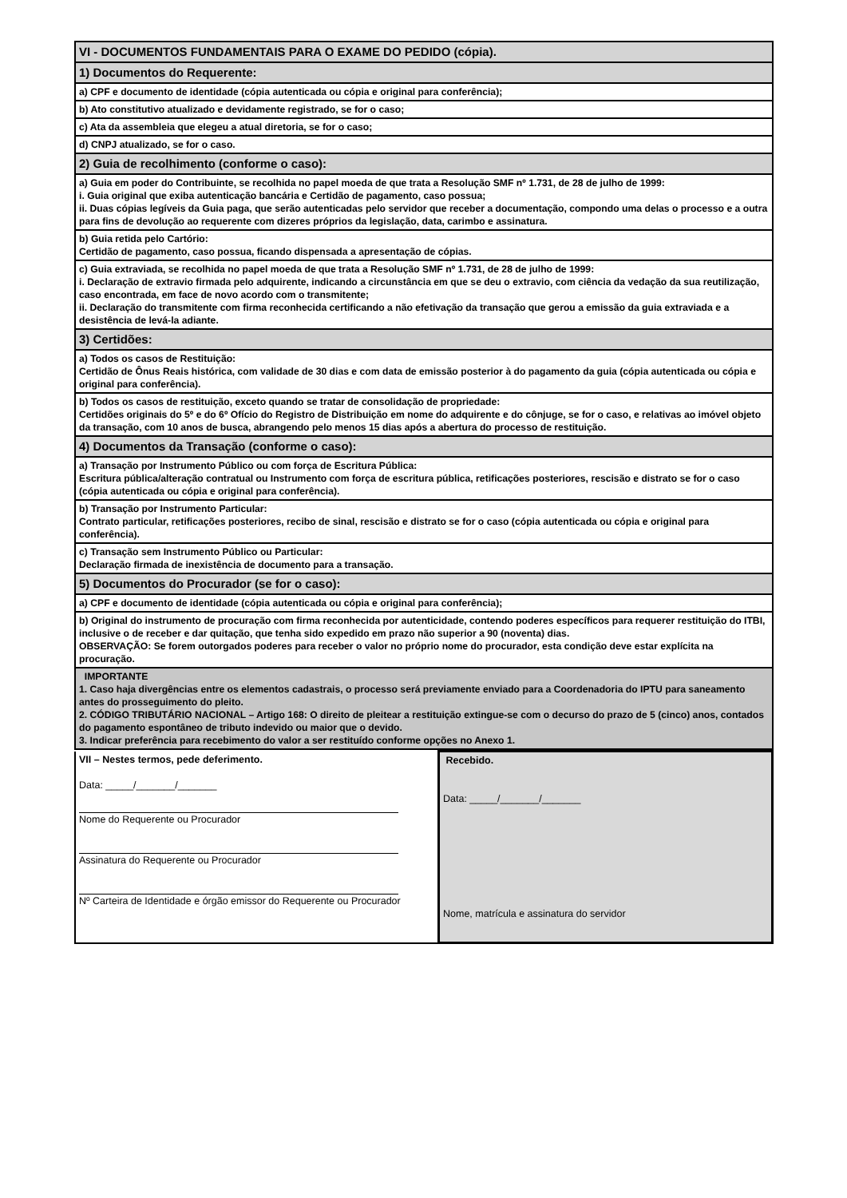| VI - DOCUMENTOS FUNDAMENTAIS PARA O EXAME DO PEDIDO (cópia). |
| 1) Documentos do Requerente: |
| a) CPF e documento de identidade (cópia autenticada ou cópia e original para conferência); |
| b) Ato constitutivo atualizado e devidamente registrado, se for o caso; |
| c) Ata da assembleia que elegeu a atual diretoria, se for o caso; |
| d) CNPJ atualizado, se for o caso. |
| 2) Guia de recolhimento (conforme o caso): |
| a) Guia em poder do Contribuinte, se recolhida no papel moeda de que trata a Resolução SMF nº 1.731, de 28 de julho de 1999: i. Guia original que exiba autenticação bancária e Certidão de pagamento, caso possua; ii. Duas cópias legíveis da Guia paga, que serão autenticadas pelo servidor que receber a documentação, compondo uma delas o processo e a outra para fins de devolução ao requerente com dizeres próprios da legislação, data, carimbo e assinatura. |
| b) Guia retida pelo Cartório: Certidão de pagamento, caso possua, ficando dispensada a apresentação de cópias. |
| c) Guia extraviada, se recolhida no papel moeda de que trata a Resolução SMF nº 1.731, de 28 de julho de 1999: i. Declaração de extravio firmada pelo adquirente, indicando a circunstância em que se deu o extravio, com ciência da vedação da sua reutilização, caso encontrada, em face de novo acordo com o transmitente; ii. Declaração do transmitente com firma reconhecida certificando a não efetivação da transação que gerou a emissão da guia extraviada e a desistência de levá-la adiante. |
| 3) Certidões: |
| a) Todos os casos de Restituição: Certidão de Ônus Reais histórica, com validade de 30 dias e com data de emissão posterior à do pagamento da guia (cópia autenticada ou cópia e original para conferência). |
| b) Todos os casos de restituição, exceto quando se tratar de consolidação de propriedade: Certidões originais do 5º e do 6º Ofício do Registro de Distribuição em nome do adquirente e do cônjuge, se for o caso, e relativas ao imóvel objeto da transação, com 10 anos de busca, abrangendo pelo menos 15 dias após a abertura do processo de restituição. |
| 4) Documentos da Transação (conforme o caso): |
| a) Transação por Instrumento Público ou com força de Escritura Pública: Escritura pública/alteração contratual ou Instrumento com força de escritura pública, retificações posteriores, rescisão e distrato se for o caso (cópia autenticada ou cópia e original para conferência). |
| b) Transação por Instrumento Particular: Contrato particular, retificações posteriores, recibo de sinal, rescisão e distrato se for o caso (cópia autenticada ou cópia e original para conferência). |
| c) Transação sem Instrumento Público ou Particular: Declaração firmada de inexistência de documento para a transação. |
| 5) Documentos do Procurador (se for o caso): |
| a) CPF e documento de identidade (cópia autenticada ou cópia e original para conferência); |
| b) Original do instrumento de procuração com firma reconhecida por autenticidade, contendo poderes específicos para requerer restituição do ITBI, inclusive o de receber e dar quitação, que tenha sido expedido em prazo não superior a 90 (noventa) dias. OBSERVAÇÃO: Se forem outorgados poderes para receber o valor no próprio nome do procurador, esta condição deve estar explícita na procuração. |
| IMPORTANTE 1. Caso haja divergências entre os elementos cadastrais, o processo será previamente enviado para a Coordenadoria do IPTU para saneamento antes do prosseguimento do pleito. 2. CÓDIGO TRIBUTÁRIO NACIONAL – Artigo 168: O direito de pleitear a restituição extingue-se com o decurso do prazo de 5 (cinco) anos, contados do pagamento espontâneo de tributo indevido ou maior que o devido. 3. Indicar preferência para recebimento do valor a ser restituído conforme opções no Anexo 1. |
| VII – Nestes termos, pede deferimento. Data: _____/_______/_______ Nome do Requerente ou Procurador Assinatura do Requerente ou Procurador Nº Carteira de Identidade e órgão emissor do Requerente ou Procurador | Recebido. Data: _____/_______/_______ Nome, matrícula e assinatura do servidor |